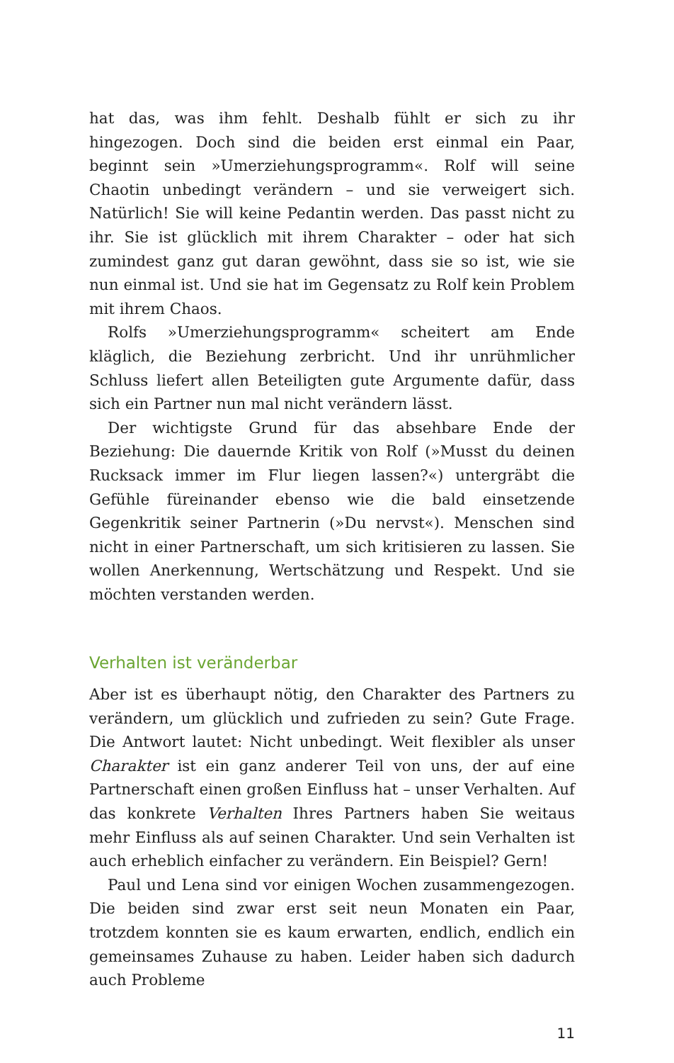hat das, was ihm fehlt. Deshalb fühlt er sich zu ihr hingezogen. Doch sind die beiden erst einmal ein Paar, beginnt sein »Umerziehungsprogramm«. Rolf will seine Chaotin unbedingt verändern – und sie verweigert sich. Natürlich! Sie will keine Pedantin werden. Das passt nicht zu ihr. Sie ist glücklich mit ihrem Charakter – oder hat sich zumindest ganz gut daran gewöhnt, dass sie so ist, wie sie nun einmal ist. Und sie hat im Gegensatz zu Rolf kein Problem mit ihrem Chaos.
Rolfs »Umerziehungsprogramm« scheitert am Ende kläglich, die Beziehung zerbricht. Und ihr unrühmlicher Schluss liefert allen Beteiligten gute Argumente dafür, dass sich ein Partner nun mal nicht verändern lässt.
Der wichtigste Grund für das absehbare Ende der Beziehung: Die dauernde Kritik von Rolf (»Musst du deinen Rucksack immer im Flur liegen lassen?«) untergräbt die Gefühle füreinander ebenso wie die bald einsetzende Gegenkritik seiner Partnerin (»Du nervst«). Menschen sind nicht in einer Partnerschaft, um sich kritisieren zu lassen. Sie wollen Anerkennung, Wertschätzung und Respekt. Und sie möchten verstanden werden.
Verhalten ist veränderbar
Aber ist es überhaupt nötig, den Charakter des Partners zu verändern, um glücklich und zufrieden zu sein? Gute Frage. Die Antwort lautet: Nicht unbedingt. Weit flexibler als unser Charakter ist ein ganz anderer Teil von uns, der auf eine Partnerschaft einen großen Einfluss hat – unser Verhalten. Auf das konkrete Verhalten Ihres Partners haben Sie weitaus mehr Einfluss als auf seinen Charakter. Und sein Verhalten ist auch erheblich einfacher zu verändern. Ein Beispiel? Gern!
Paul und Lena sind vor einigen Wochen zusammengezogen. Die beiden sind zwar erst seit neun Monaten ein Paar, trotzdem konnten sie es kaum erwarten, endlich, endlich ein gemeinsames Zuhause zu haben. Leider haben sich dadurch auch Probleme
11